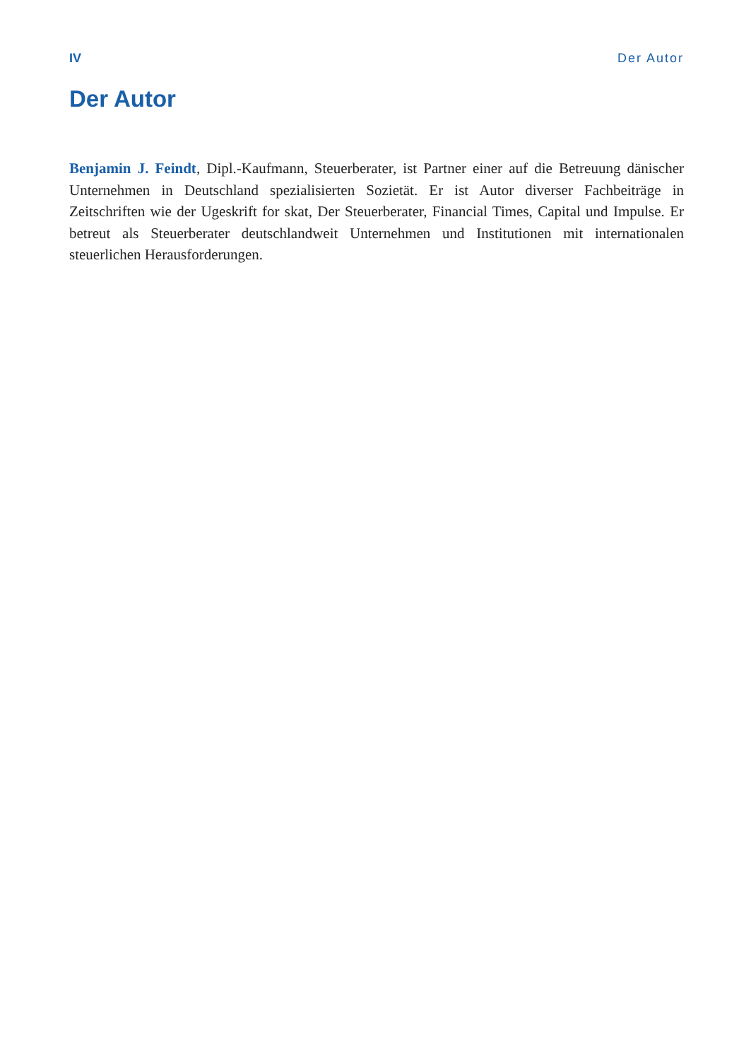IV Der Autor
Der Autor
Benjamin J. Feindt, Dipl.-Kaufmann, Steuerberater, ist Partner einer auf die Betreuung dänischer Unternehmen in Deutschland spezialisierten Sozietät. Er ist Autor diverser Fachbeiträge in Zeitschriften wie der Ugeskrift for skat, Der Steuerberater, Financial Times, Capital und Impulse. Er betreut als Steuerberater deutschlandweit Unternehmen und Institutionen mit internationalen steuerlichen Herausforderungen.